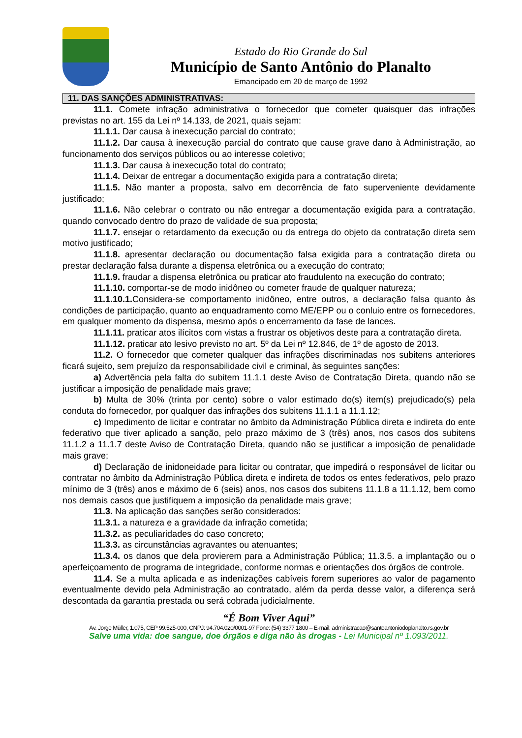Estado do Rio Grande do Sul
Município de Santo Antônio do Planalto
Emancipado em 20 de março de 1992
11. DAS SANÇÕES ADMINISTRATIVAS:
11.1. Comete infração administrativa o fornecedor que cometer quaisquer das infrações previstas no art. 155 da Lei nº 14.133, de 2021, quais sejam:
11.1.1. Dar causa à inexecução parcial do contrato;
11.1.2. Dar causa à inexecução parcial do contrato que cause grave dano à Administração, ao funcionamento dos serviços públicos ou ao interesse coletivo;
11.1.3. Dar causa à inexecução total do contrato;
11.1.4. Deixar de entregar a documentação exigida para a contratação direta;
11.1.5. Não manter a proposta, salvo em decorrência de fato superveniente devidamente justificado;
11.1.6. Não celebrar o contrato ou não entregar a documentação exigida para a contratação, quando convocado dentro do prazo de validade de sua proposta;
11.1.7. ensejar o retardamento da execução ou da entrega do objeto da contratação direta sem motivo justificado;
11.1.8. apresentar declaração ou documentação falsa exigida para a contratação direta ou prestar declaração falsa durante a dispensa eletrônica ou a execução do contrato;
11.1.9. fraudar a dispensa eletrônica ou praticar ato fraudulento na execução do contrato;
11.1.10. comportar-se de modo inidôneo ou cometer fraude de qualquer natureza;
11.1.10.1. Considera-se comportamento inidôneo, entre outros, a declaração falsa quanto às condições de participação, quanto ao enquadramento como ME/EPP ou o conluio entre os fornecedores, em qualquer momento da dispensa, mesmo após o encerramento da fase de lances.
11.1.11. praticar atos ilícitos com vistas a frustrar os objetivos deste para a contratação direta.
11.1.12. praticar ato lesivo previsto no art. 5º da Lei nº 12.846, de 1º de agosto de 2013.
11.2. O fornecedor que cometer qualquer das infrações discriminadas nos subitens anteriores ficará sujeito, sem prejuízo da responsabilidade civil e criminal, às seguintes sanções:
a) Advertência pela falta do subitem 11.1.1 deste Aviso de Contratação Direta, quando não se justificar a imposição de penalidade mais grave;
b) Multa de 30% (trinta por cento) sobre o valor estimado do(s) item(s) prejudicado(s) pela conduta do fornecedor, por qualquer das infrações dos subitens 11.1.1 a 11.1.12;
c) Impedimento de licitar e contratar no âmbito da Administração Pública direta e indireta do ente federativo que tiver aplicado a sanção, pelo prazo máximo de 3 (três) anos, nos casos dos subitens 11.1.2 a 11.1.7 deste Aviso de Contratação Direta, quando não se justificar a imposição de penalidade mais grave;
d) Declaração de inidoneidade para licitar ou contratar, que impedirá o responsável de licitar ou contratar no âmbito da Administração Pública direta e indireta de todos os entes federativos, pelo prazo mínimo de 3 (três) anos e máximo de 6 (seis) anos, nos casos dos subitens 11.1.8 a 11.1.12, bem como nos demais casos que justifiquem a imposição da penalidade mais grave;
11.3. Na aplicação das sanções serão considerados:
11.3.1. a natureza e a gravidade da infração cometida;
11.3.2. as peculiaridades do caso concreto;
11.3.3. as circunstâncias agravantes ou atenuantes;
11.3.4. os danos que dela provierem para a Administração Pública; 11.3.5. a implantação ou o aperfeiçoamento de programa de integridade, conforme normas e orientações dos órgãos de controle.
11.4. Se a multa aplicada e as indenizações cabíveis forem superiores ao valor de pagamento eventualmente devido pela Administração ao contratado, além da perda desse valor, a diferença será descontada da garantia prestada ou será cobrada judicialmente.
“É Bom Viver Aqui”
Av. Jorge Müller, 1.075, CEP 99.525-000, CNPJ: 94.704.020/0001-97 Fone: (54) 3377 1800 – E-mail: administracao@santoantoniodoplanalto.rs.gov.br
Salve uma vida: doe sangue, doe órgãos e diga não às drogas - Lei Municipal nº 1.093/2011.